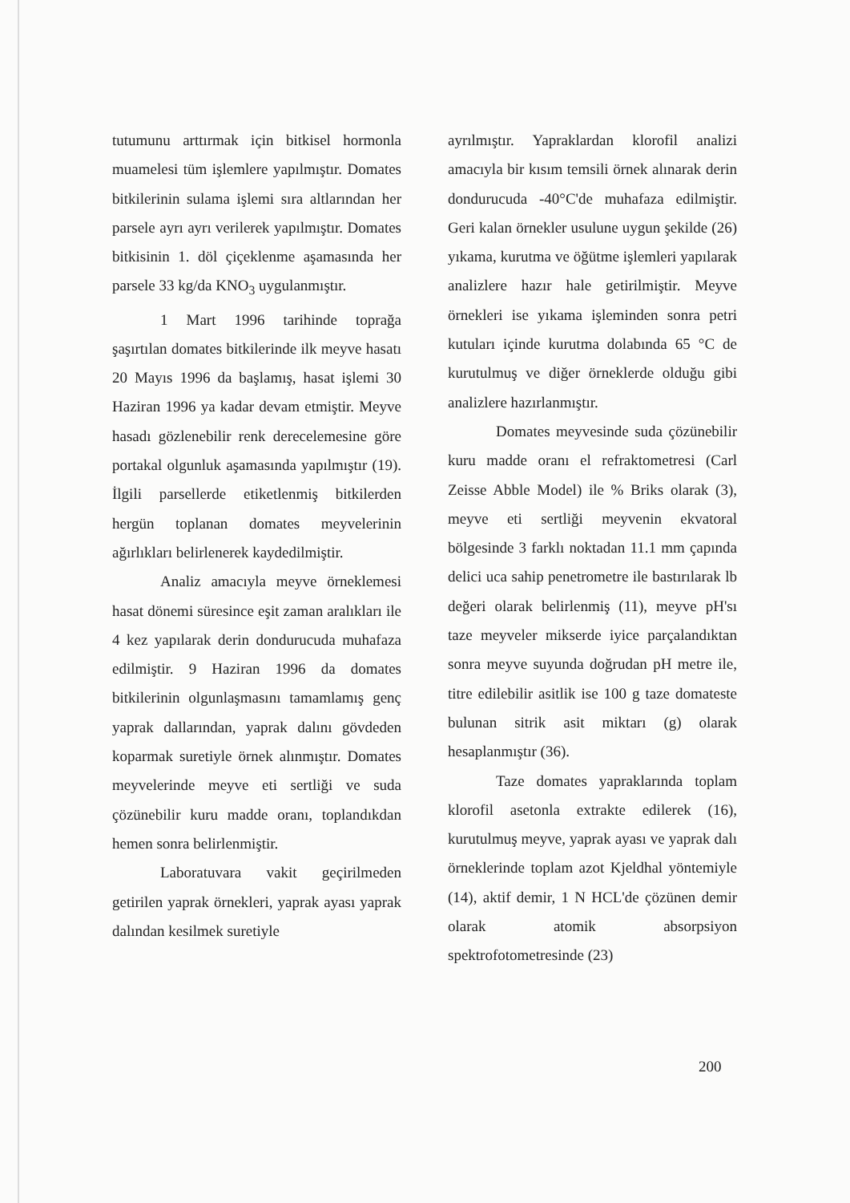tutumunu arttırmak için bitkisel hormonla muamelesi tüm işlemlere yapılmıştır. Domates bitkilerinin sulama işlemi sıra altlarından her parsele ayrı ayrı verilerek yapılmıştır. Domates bitkisinin 1. döl çiçeklenme aşamasında her parsele 33 kg/da KNO<sub>3</sub> uygulanmıştır.
1 Mart 1996 tarihinde toprağa şaşırtılan domates bitkilerinde ilk meyve hasatı 20 Mayıs 1996 da başlamış, hasat işlemi 30 Haziran 1996 ya kadar devam etmiştir. Meyve hasadı gözlenebilir renk derecelemesine göre portakal olgunluk aşamasında yapılmıştır (19). İlgili parsellerde etiketlenmiş bitkilerden hergün toplanan domates meyvelerinin ağırlıkları belirlenerek kaydedilmiştir.
Analiz amacıyla meyve örneklemesi hasat dönemi süresince eşit zaman aralıkları ile 4 kez yapılarak derin dondurucuda muhafaza edilmiştir. 9 Haziran 1996 da domates bitkilerinin olgunlaşmasını tamamlamış genç yaprak dallarından, yaprak dalını gövdeden koparmak suretiyle örnek alınmıştır. Domates meyvelerinde meyve eti sertliği ve suda çözünebilir kuru madde oranı, toplandıkdan hemen sonra belirlenmiştir.
Laboratuvara vakit geçirilmeden getirilen yaprak örnekleri, yaprak ayası yaprak dalından kesilmek suretiyle
ayrılmıştır. Yapraklardan klorofil analizi amacıyla bir kısım temsili örnek alınarak derin dondurucuda -40°C'de muhafaza edilmiştir. Geri kalan örnekler usulune uygun şekilde (26) yıkama, kurutma ve öğütme işlemleri yapılarak analizlere hazır hale getirilmiştir. Meyve örnekleri ise yıkama işleminden sonra petri kutuları içinde kurutma dolabında 65 °C de kurutulmuş ve diğer örneklerde olduğu gibi analizlere hazırlanmıştır.
Domates meyvesinde suda çözünebilir kuru madde oranı el refraktometresi (Carl Zeisse Abble Model) ile % Briks olarak (3), meyve eti sertliği meyvenin ekvatoral bölgesinde 3 farklı noktadan 11.1 mm çapında delici uca sahip penetrometre ile bastırılarak lb değeri olarak belirlenmiş (11), meyve pH'sı taze meyveler mikserde iyice parçalandıktan sonra meyve suyunda doğrudan pH metre ile, titre edilebilir asitlik ise 100 g taze domateste bulunan sitrik asit miktarı (g) olarak hesaplanmıştır (36).
Taze domates yapraklarında toplam klorofil asetonla extrakte edilerek (16), kurutulmuş meyve, yaprak ayası ve yaprak dalı örneklerinde toplam azot Kjeldhal yöntemiyle (14), aktif demir, 1 N HCL'de çözünen demir olarak atomik absorpsiyon spektrofotometresinde (23)
200